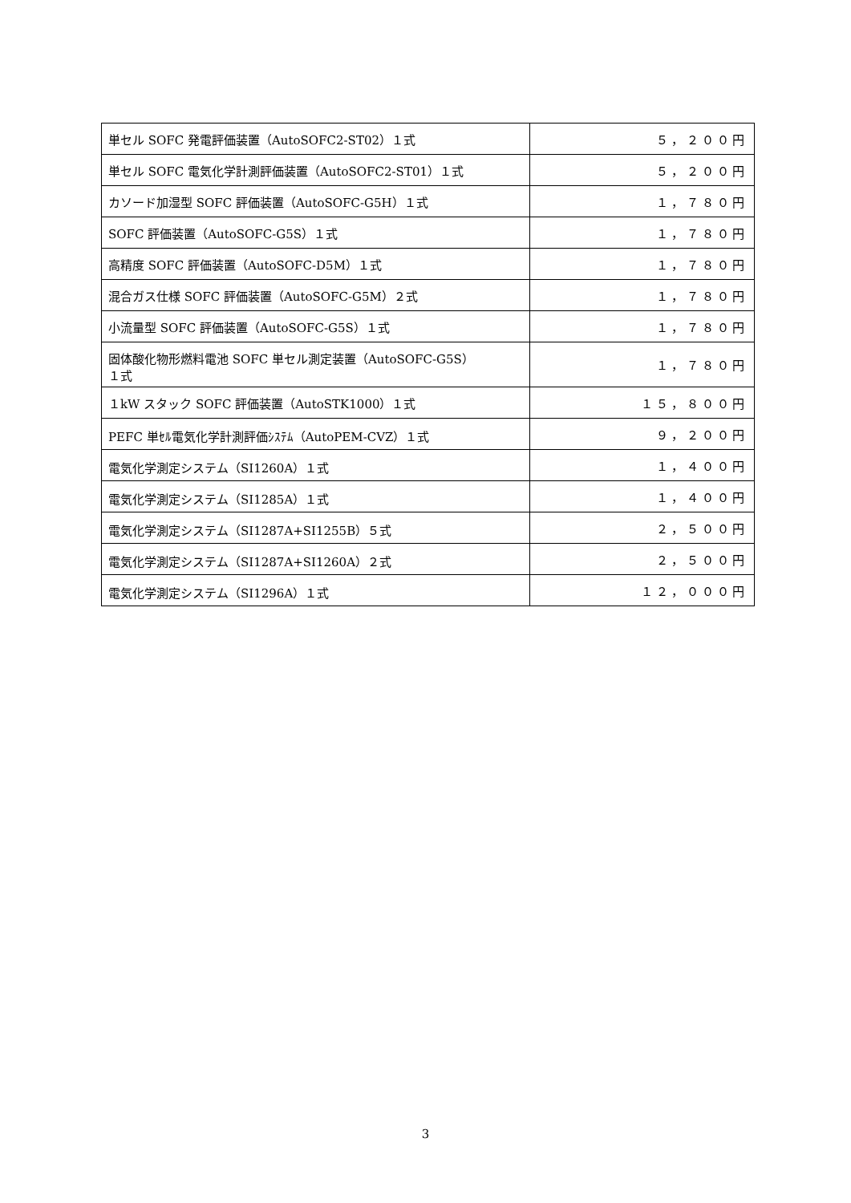| 単セル SOFC 発電評価装置（AutoSOFC2-ST02）１式 | ５，２００円 |
| 単セル SOFC 電気化学計測評価装置（AutoSOFC2-ST01）１式 | ５，２００円 |
| カソード加湿型 SOFC 評価装置（AutoSOFC-G5H）１式 | １，７８０円 |
| SOFC 評価装置（AutoSOFC-G5S）１式 | １，７８０円 |
| 高精度 SOFC 評価装置（AutoSOFC-D5M）１式 | １，７８０円 |
| 混合ガス仕様 SOFC 評価装置（AutoSOFC-G5M）２式 | １，７８０円 |
| 小流量型 SOFC 評価装置（AutoSOFC-G5S）１式 | １，７８０円 |
| 固体酸化物形燃料電池 SOFC 単セル測定装置（AutoSOFC-G5S） １式 | １，７８０円 |
| １kW スタック SOFC 評価装置（AutoSTK1000）１式 | １５，８００円 |
| PEFC 単ｾﾙ電気化学計測評価ｼｽﾃﾑ（AutoPEM-CVZ）１式 | ９，２００円 |
| 電気化学測定システム（SI1260A）１式 | １，４００円 |
| 電気化学測定システム（SI1285A）１式 | １，４００円 |
| 電気化学測定システム（SI1287A+SI1255B）５式 | ２，５００円 |
| 電気化学測定システム（SI1287A+SI1260A）２式 | ２，５００円 |
| 電気化学測定システム（SI1296A）１式 | １２，０００円 |
3